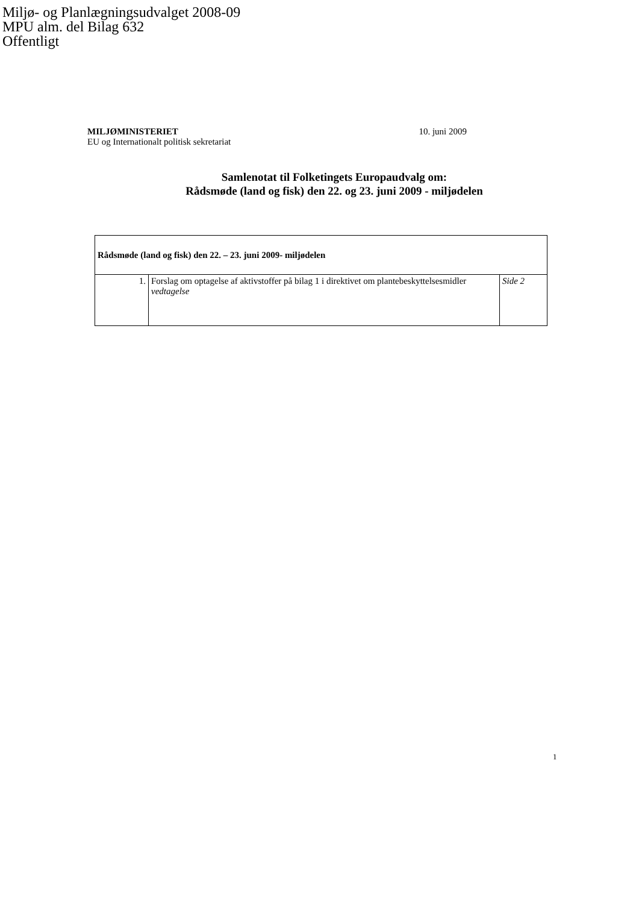Miljø- og Planlægningsudvalget 2008-09
MPU alm. del Bilag 632
Offentligt
MILJØMINISTERIET
EU og Internationalt politisk sekretariat
10. juni 2009
Samlenotat til Folketingets Europaudvalg om:
Rådsmøde (land og fisk) den 22. og 23. juni 2009 - miljødelen
| Rådsmøde (land og fisk) den 22. – 23. juni 2009- miljødelen | | |
| 1. | Forslag om optagelse af aktivstoffer på bilag 1 i direktivet om plantebeskyttelsesmidler vedtagelse | Side 2 |
1